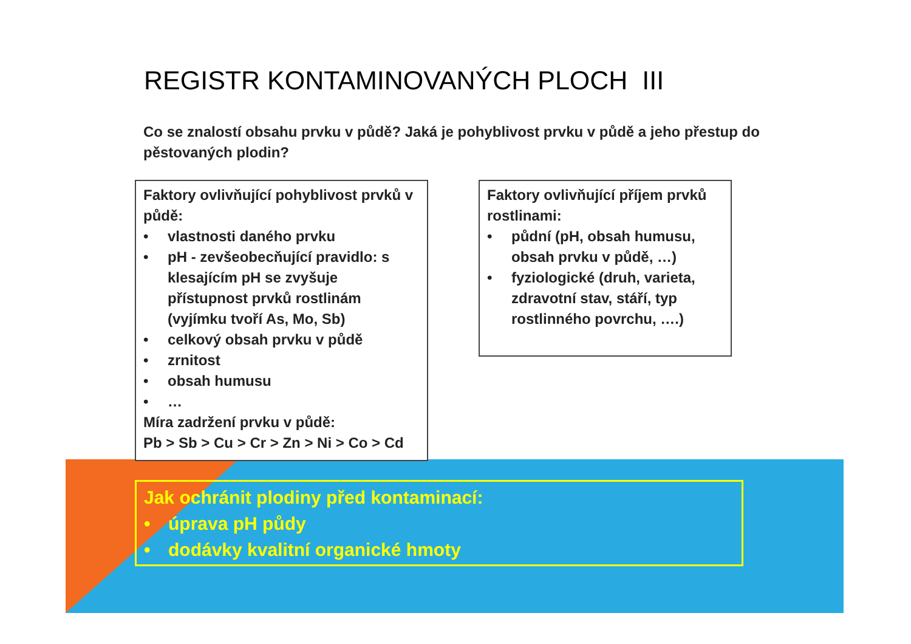REGISTR KONTAMINOVANÝCH PLOCH III
Co se znalostí obsahu prvku v půdě? Jaká je pohyblivost prvku v půdě a jeho přestup do pěstovaných plodin?
Faktory ovlivňující pohyblivost prvků v půdě:
• vlastnosti daného prvku
• pH - zevšeobecňující pravidlo: s klesajícím pH se zvyšuje přístupnost prvků rostlinám (vyjímku tvoří As, Mo, Sb)
• celkový obsah prvku v půdě
• zrnitost
• obsah humusu
• …
Míra zadržení prvku v půdě:
Pb > Sb > Cu > Cr > Zn > Ni > Co > Cd
Faktory ovlivňující příjem prvků rostlinami:
• půdní (pH, obsah humusu, obsah prvku v půdě, …)
• fyziologické (druh, varieta, zdravotní stav, stáří, typ rostlinného povrchu, ….)
Jak ochránit plodiny před kontaminací:
• úprava pH půdy
• dodávky kvalitní organické hmoty